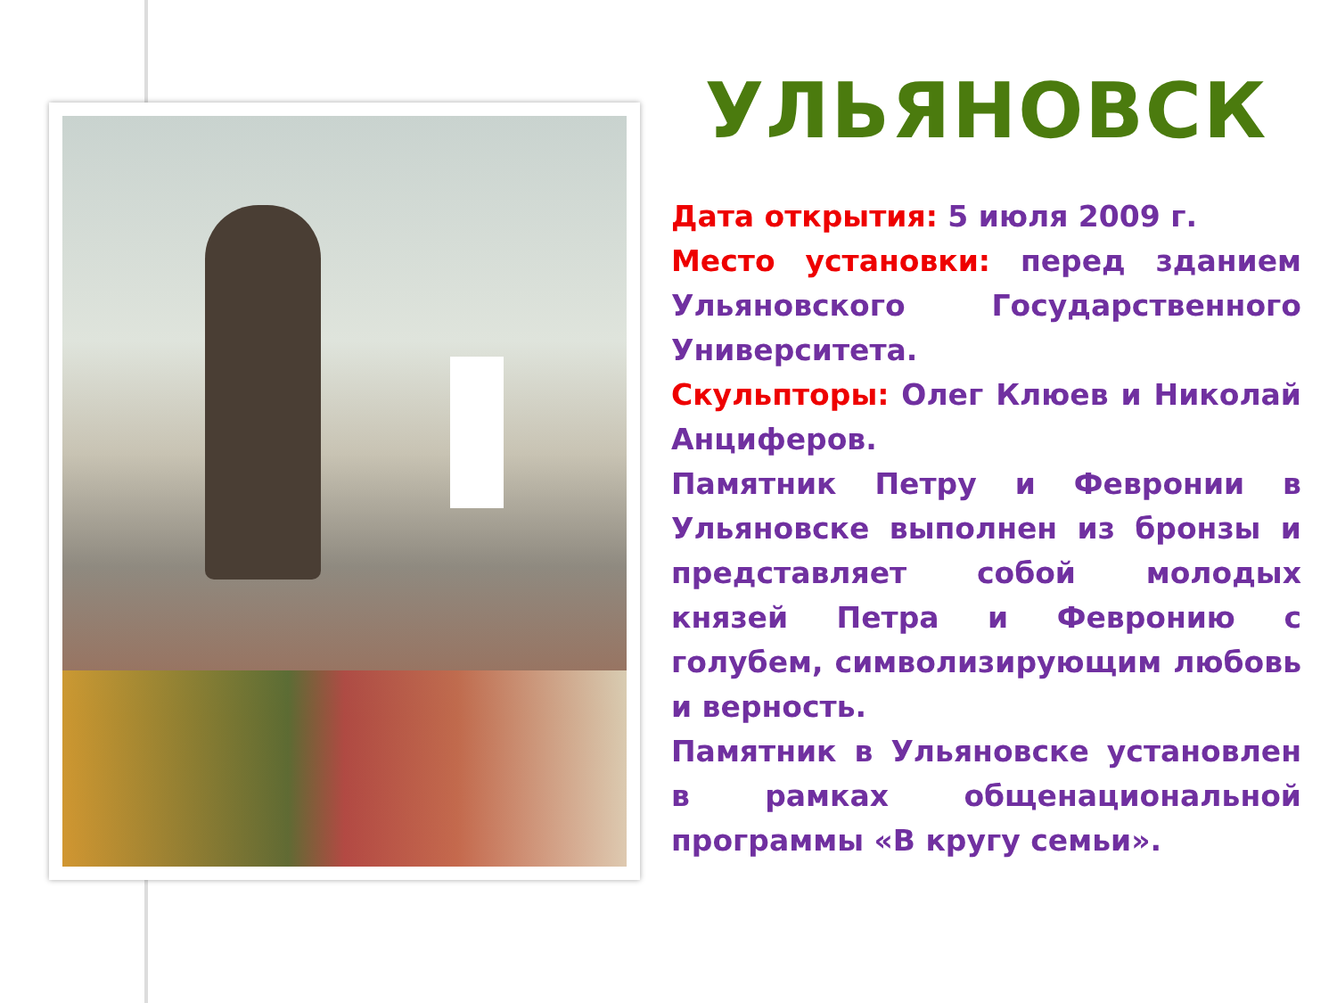УЛЬЯНОВСК
Дата открытия: 5 июля 2009 г.
Место установки: перед зданием Ульяновского Государственного Университета.
Скульпторы: Олег Клюев и Николай Анциферов.
Памятник Петру и Февронии в Ульяновске выполнен из бронзы и представляет собой молодых князей Петра и Февронию с голубем, символизирующим любовь и верность.
Памятник в Ульяновске установлен в рамках общенациональной программы «В кругу семьи».